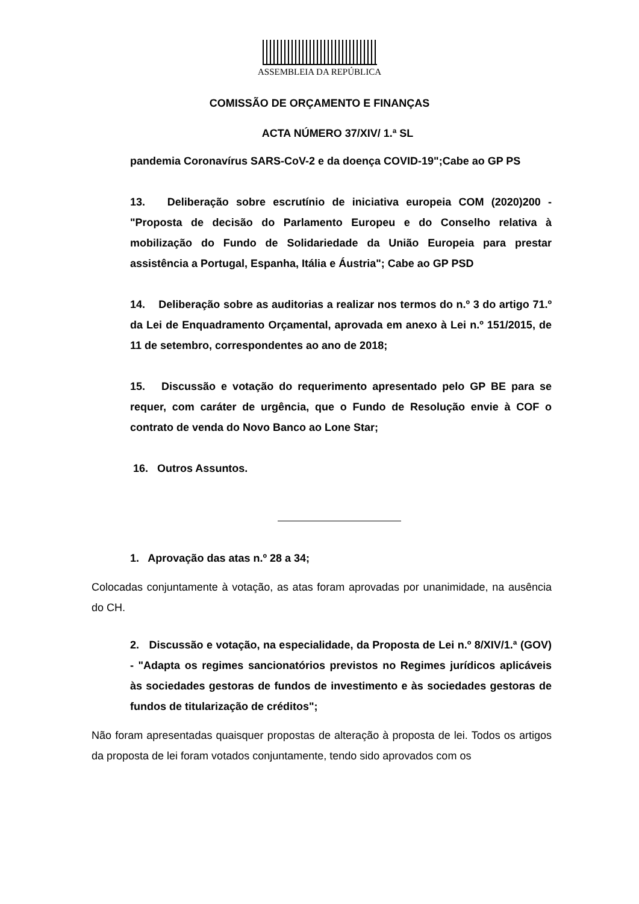ASSEMBLEIA DA REPÚBLICA
COMISSÃO DE ORÇAMENTO E FINANÇAS
ACTA NÚMERO 37/XIV/ 1.ª SL
pandemia Coronavírus SARS-CoV-2 e da doença COVID-19";Cabe ao GP PS
13. Deliberação sobre escrutínio de iniciativa europeia COM (2020)200 - "Proposta de decisão do Parlamento Europeu e do Conselho relativa à mobilização do Fundo de Solidariedade da União Europeia para prestar assistência a Portugal, Espanha, Itália e Áustria"; Cabe ao GP PSD
14. Deliberação sobre as auditorias a realizar nos termos do n.º 3 do artigo 71.º da Lei de Enquadramento Orçamental, aprovada em anexo à Lei n.º 151/2015, de 11 de setembro, correspondentes ao ano de 2018;
15. Discussão e votação do requerimento apresentado pelo GP BE para se requer, com caráter de urgência, que o Fundo de Resolução envie à COF o contrato de venda do Novo Banco ao Lone Star;
16. Outros Assuntos.
1. Aprovação das atas n.º 28 a 34;
Colocadas conjuntamente à votação, as atas foram aprovadas por unanimidade, na ausência do CH.
2. Discussão e votação, na especialidade, da Proposta de Lei n.º 8/XIV/1.ª (GOV) - "Adapta os regimes sancionatórios previstos no Regimes jurídicos aplicáveis às sociedades gestoras de fundos de investimento e às sociedades gestoras de fundos de titularização de créditos";
Não foram apresentadas quaisquer propostas de alteração à proposta de lei. Todos os artigos da proposta de lei foram votados conjuntamente, tendo sido aprovados com os